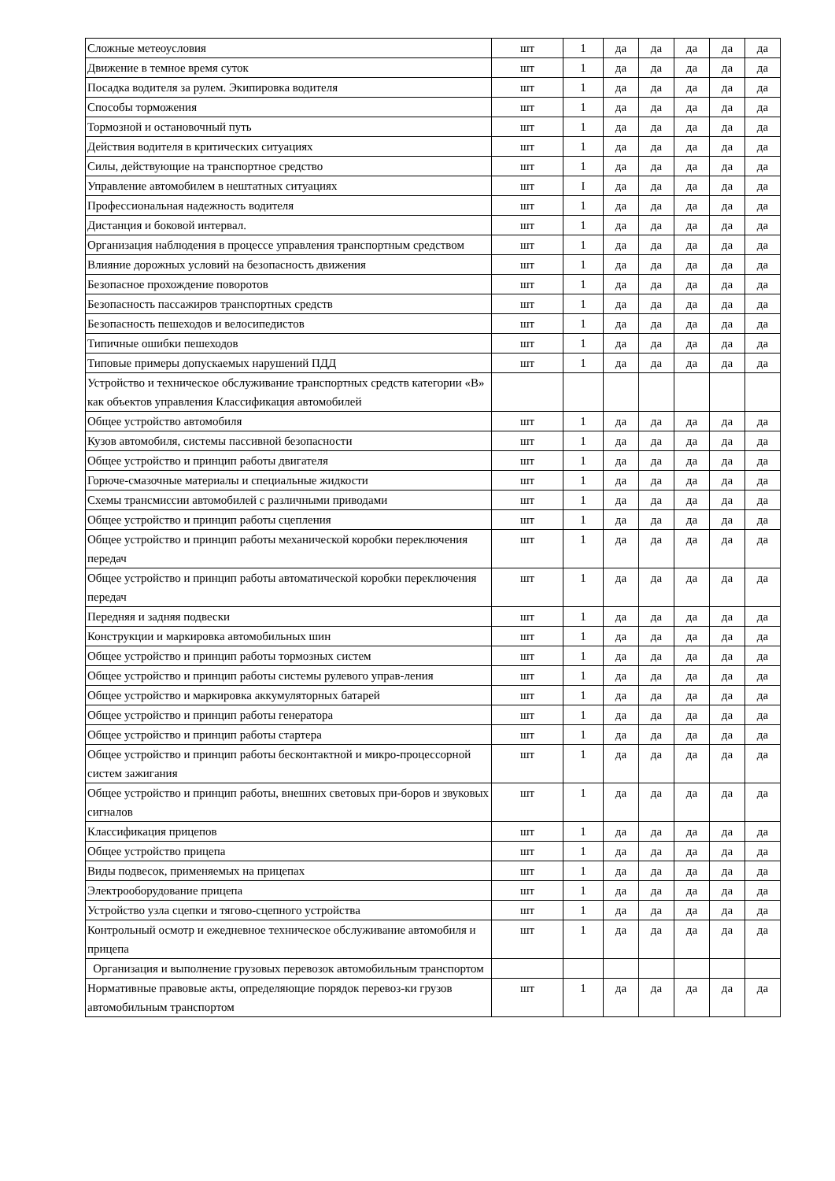| Сложные метеоусловия | шт | 1 | да | да | да | да | да |
| Движение в темное время суток | шт | 1 | да | да | да | да | да |
| Посадка водителя за рулем. Экипировка водителя | шт | 1 | да | да | да | да | да |
| Способы торможения | шт | 1 | да | да | да | да | да |
| Тормозной и остановочный путь | шт | 1 | да | да | да | да | да |
| Действия водителя в критических ситуациях | шт | 1 | да | да | да | да | да |
| Силы, действующие на транспортное средство | шт | 1 | да | да | да | да | да |
| Управление автомобилем в нештатных ситуациях | шт | I | да | да | да | да | да |
| Профессиональная надежность водителя | шт | 1 | да | да | да | да | да |
| Дистанция и боковой интервал. | шт | 1 | да | да | да | да | да |
| Организация наблюдения в процессе управления транспортным средством | шт | 1 | да | да | да | да | да |
| Влияние дорожных условий на безопасность движения | шт | 1 | да | да | да | да | да |
| Безопасное прохождение поворотов | шт | 1 | да | да | да | да | да |
| Безопасность пассажиров транспортных средств | шт | 1 | да | да | да | да | да |
| Безопасность пешеходов и велосипедистов | шт | 1 | да | да | да | да | да |
| Типичные ошибки пешеходов | шт | 1 | да | да | да | да | да |
| Типовые примеры допускаемых нарушений ПДД | шт | 1 | да | да | да | да | да |
| Устройство и техническое обслуживание транспортных средств категории «В» как объектов управления Классификация автомобилей | | | | | | | |
| Общее устройство автомобиля | шт | 1 | да | да | да | да | да |
| Кузов автомобиля, системы пассивной безопасности | шт | 1 | да | да | да | да | да |
| Общее устройство и принцип работы двигателя | шт | 1 | да | да | да | да | да |
| Горюче-смазочные материалы и специальные жидкости | шт | 1 | да | да | да | да | да |
| Схемы трансмиссии автомобилей с различными приводами | шт | 1 | да | да | да | да | да |
| Общее устройство и принцип работы сцепления | шт | 1 | да | да | да | да | да |
| Общее устройство и принцип работы механической коробки переключения передач | шт | 1 | да | да | да | да | да |
| Общее устройство и принцип работы автоматической коробки переключения передач | шт | 1 | да | да | да | да | да |
| Передняя и задняя подвески | шт | 1 | да | да | да | да | да |
| Конструкции и маркировка автомобильных шин | шт | 1 | да | да | да | да | да |
| Общее устройство и принцип работы тормозных систем | шт | 1 | да | да | да | да | да |
| Общее устройство и принцип работы системы рулевого управ-ления | шт | 1 | да | да | да | да | да |
| Общее устройство и маркировка аккумуляторных батарей | шт | 1 | да | да | да | да | да |
| Общее устройство и принцип работы генератора | шт | 1 | да | да | да | да | да |
| Общее устройство и принцип работы стартера | шт | 1 | да | да | да | да | да |
| Общее устройство и принцип работы бесконтактной и микро-процессорной систем зажигания | шт | 1 | да | да | да | да | да |
| Общее устройство и принцип работы, внешних световых при-боров и звуковых сигналов | шт | 1 | да | да | да | да | да |
| Классификация прицепов | шт | 1 | да | да | да | да | да |
| Общее устройство прицепа | шт | 1 | да | да | да | да | да |
| Виды подвесок, применяемых на прицепах | шт | 1 | да | да | да | да | да |
| Электрооборудование прицепа | шт | 1 | да | да | да | да | да |
| Устройство узла сцепки и тягово-сцепного устройства | шт | 1 | да | да | да | да | да |
| Контрольный осмотр и ежедневное техническое обслуживание автомобиля и прицепа | шт | 1 | да | да | да | да | да |
| Организация и выполнение грузовых перевозок автомобильным транспортом | | | | | | | |
| Нормативные правовые акты, определяющие порядок перевоз-ки грузов автомобильным транспортом | шт | 1 | да | да | да | да | да |